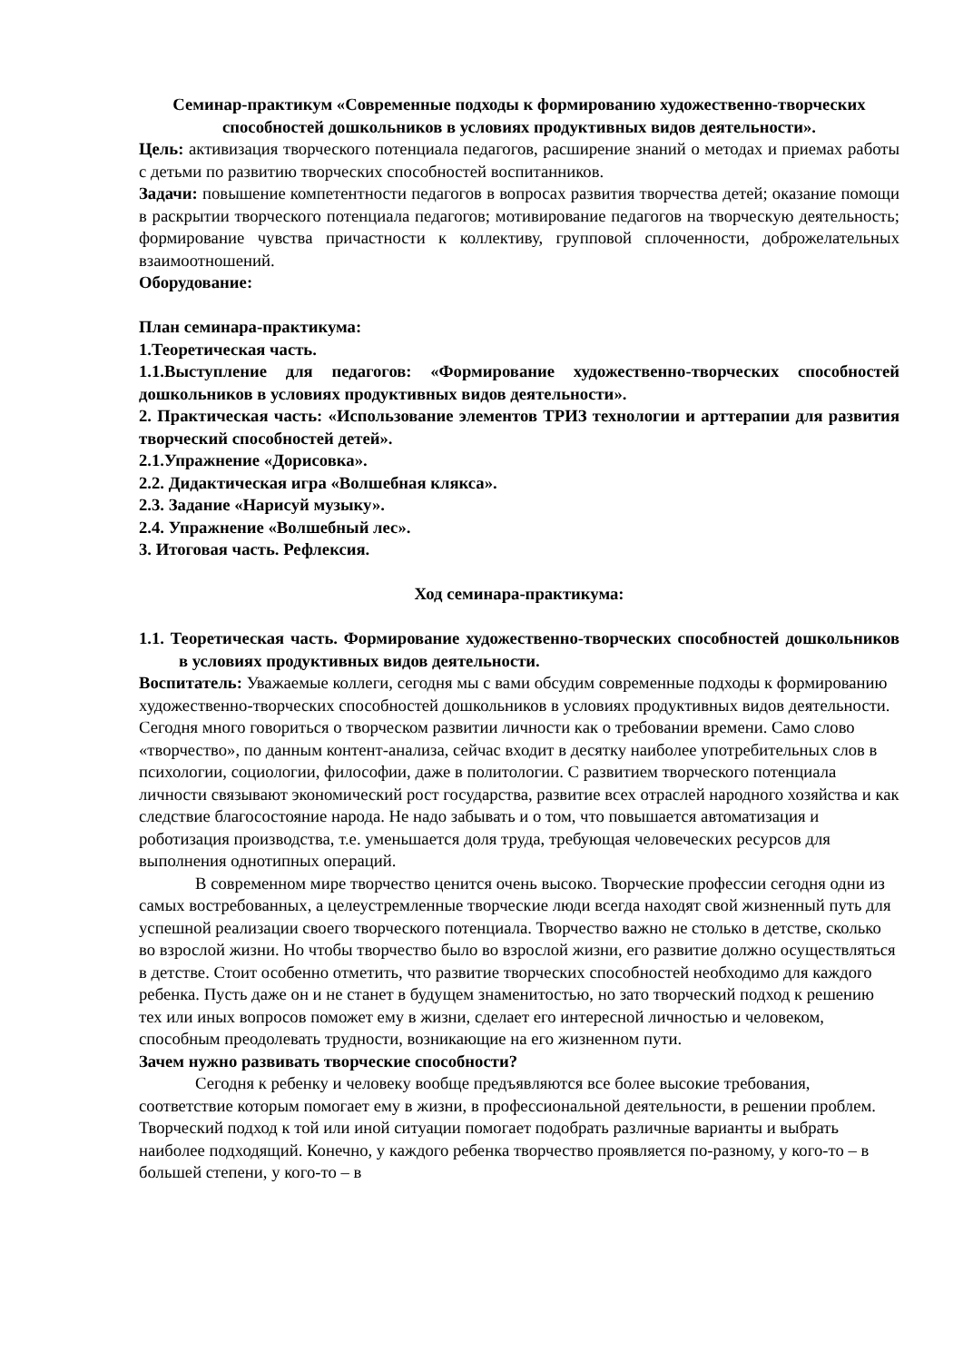Семинар-практикум «Современные подходы к формированию художественно-творческих способностей дошкольников в условиях продуктивных видов деятельности».
Цель: активизация творческого потенциала педагогов, расширение знаний о методах и приемах работы с детьми по развитию творческих способностей воспитанников.
Задачи: повышение компетентности педагогов в вопросах развития творчества детей; оказание помощи в раскрытии творческого потенциала педагогов; мотивирование педагогов на творческую деятельность; формирование чувства причастности к коллективу, групповой сплоченности, доброжелательных взаимоотношений.
Оборудование:
План семинара-практикума:
1.Теоретическая часть.
1.1.Выступление для педагогов: «Формирование художественно-творческих способностей дошкольников в условиях продуктивных видов деятельности».
2. Практическая часть: «Использование элементов ТРИЗ технологии и арттерапии для развития творческий способностей детей».
2.1.Упражнение «Дорисовка».
2.2. Дидактическая игра «Волшебная клякса».
2.3. Задание «Нарисуй музыку».
2.4. Упражнение «Волшебный лес».
3. Итоговая часть. Рефлексия.
Ход семинара-практикума:
1.1. Теоретическая часть. Формирование художественно-творческих способностей дошкольников в условиях продуктивных видов деятельности.
Воспитатель: Уважаемые коллеги, сегодня мы с вами обсудим современные подходы к формированию художественно-творческих способностей дошкольников в условиях продуктивных видов деятельности. Сегодня много говориться о творческом развитии личности как о требовании времени. Само слово «творчество», по данным контент-анализа, сейчас входит в десятку наиболее употребительных слов в психологии, социологии, философии, даже в политологии. С развитием творческого потенциала личности связывают экономический рост государства, развитие всех отраслей народного хозяйства и как следствие благосостояние народа. Не надо забывать и о том, что повышается автоматизация и роботизация производства, т.е. уменьшается доля труда, требующая человеческих ресурсов для выполнения однотипных операций.
В современном мире творчество ценится очень высоко. Творческие профессии сегодня одни из самых востребованных, а целеустремленные творческие люди всегда находят свой жизненный путь для успешной реализации своего творческого потенциала. Творчество важно не столько в детстве, сколько во взрослой жизни. Но чтобы творчество было во взрослой жизни, его развитие должно осуществляться в детстве. Стоит особенно отметить, что развитие творческих способностей необходимо для каждого ребенка. Пусть даже он и не станет в будущем знаменитостью, но зато творческий подход к решению тех или иных вопросов поможет ему в жизни, сделает его интересной личностью и человеком, способным преодолевать трудности, возникающие на его жизненном пути.
Зачем нужно развивать творческие способности?
Сегодня к ребенку и человеку вообще предъявляются все более высокие требования, соответствие которым помогает ему в жизни, в профессиональной деятельности, в решении проблем. Творческий подход к той или иной ситуации помогает подобрать различные варианты и выбрать наиболее подходящий. Конечно, у каждого ребенка творчество проявляется по-разному, у кого-то – в большей степени, у кого-то – в